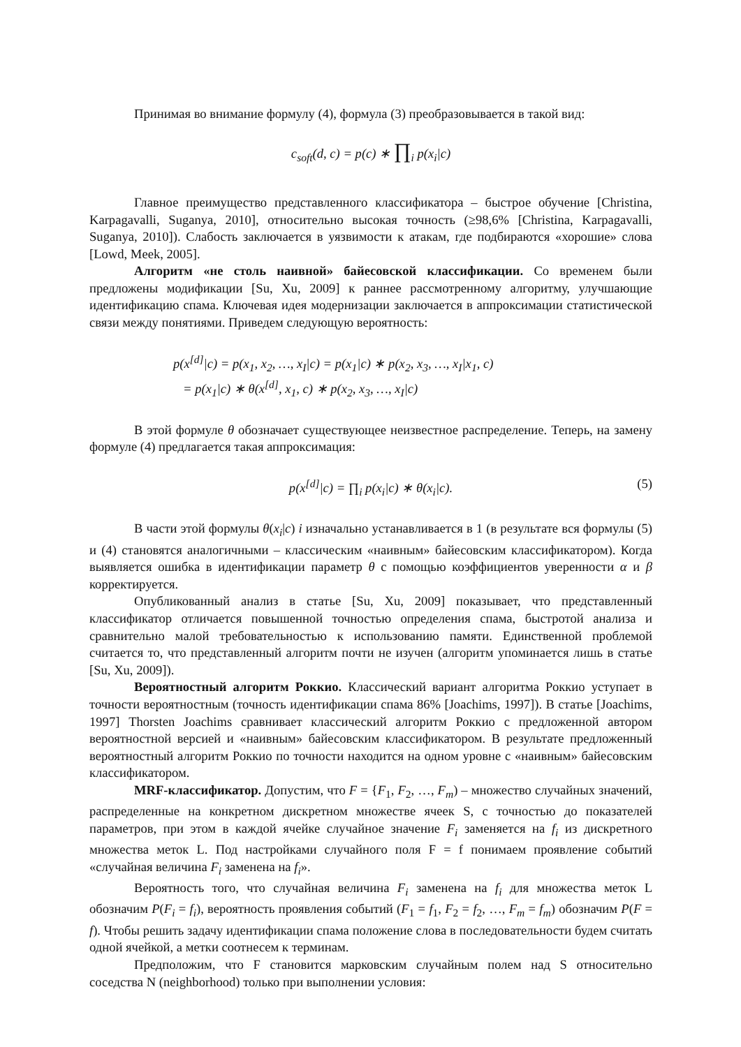Принимая во внимание формулу (4), формула (3) преобразовывается в такой вид:
c<sub>soft</sub>(d, c) = p(c) ∗ ∏<sub>i</sub> p(x<sub>i</sub>|c)
Главное преимущество представленного классификатора – быстрое обучение [Christina, Karpagavalli, Suganya, 2010], относительно высокая точность (≥98,6% [Christina, Karpagavalli, Suganya, 2010]). Слабость заключается в уязвимости к атакам, где подбираются «хорошие» слова [Lowd, Meek, 2005].
Алгоритм «не столь наивной» байесовской классификации. Со временем были предложены модификации [Su, Xu, 2009] к раннее рассмотренному алгоритму, улучшающие идентификацию спама. Ключевая идея модернизации заключается в аппроксимации статистической связи между понятиями. Приведем следующую вероятность:
p(x<sup>[d]</sup>|c) = p(x<sub>1</sub>, x<sub>2</sub>, …, x<sub>I</sub>|c) = p(x<sub>1</sub>|c) ∗ p(x<sub>2</sub>, x<sub>3</sub>, …, x<sub>I</sub>|x<sub>1</sub>, c)
= p(x<sub>1</sub>|c) ∗ θ(x<sup>[d]</sup>, x<sub>1</sub>, c) ∗ p(x<sub>2</sub>, x<sub>3</sub>, …, x<sub>I</sub>|c)
В этой формуле θ обозначает существующее неизвестное распределение. Теперь, на замену формуле (4) предлагается такая аппроксимация:
p(x<sup>[d]</sup>|c) = ∏<sub>i</sub> p(x<sub>i</sub>|c) ∗ θ(x<sub>i</sub>|c). (5)
В части этой формулы θ(x<sub>i</sub>|c) i изначально устанавливается в 1 (в результате вся формулы (5) и (4) становятся аналогичными – классическим «наивным» байесовским классификатором). Когда выявляется ошибка в идентификации параметр θ с помощью коэффициентов уверенности α и β корректируется.
Опубликованный анализ в статье [Su, Xu, 2009] показывает, что представленный классификатор отличается повышенной точностью определения спама, быстротой анализа и сравнительно малой требовательностью к использованию памяти. Единственной проблемой считается то, что представленный алгоритм почти не изучен (алгоритм упоминается лишь в статье [Su, Xu, 2009]).
Вероятностный алгоритм Роккио. Классический вариант алгоритма Роккио уступает в точности вероятностным (точность идентификации спама 86% [Joachims, 1997]). В статье [Joachims, 1997] Thorsten Joachims сравнивает классический алгоритм Роккио с предложенной автором вероятностной версией и «наивным» байесовским классификатором. В результате предложенный вероятностный алгоритм Роккио по точности находится на одном уровне с «наивным» байесовским классификатором.
MRF-классификатор. Допустим, что F = {F<sub>1</sub>, F<sub>2</sub>, …, F<sub>m</sub>) – множество случайных значений, распределенные на конкретном дискретном множестве ячеек S, с точностью до показателей параметров, при этом в каждой ячейке случайное значение F<sub>i</sub> заменяется на f<sub>i</sub> из дискретного множества меток L. Под настройками случайного поля F = f понимаем проявление событий «случайная величина F<sub>i</sub> заменена на f<sub>i</sub>».
Вероятность того, что случайная величина F<sub>i</sub> заменена на f<sub>i</sub> для множества меток L обозначим P(F<sub>i</sub> = f<sub>i</sub>), вероятность проявления событий (F<sub>1</sub> = f<sub>1</sub>, F<sub>2</sub> = f<sub>2</sub>, …, F<sub>m</sub> = f<sub>m</sub>) обозначим P(F = f). Чтобы решить задачу идентификации спама положение слова в последовательности будем считать одной ячейкой, а метки соотнесем к терминам.
Предположим, что F становится марковским случайным полем над S относительно соседства N (neighborhood) только при выполнении условия: